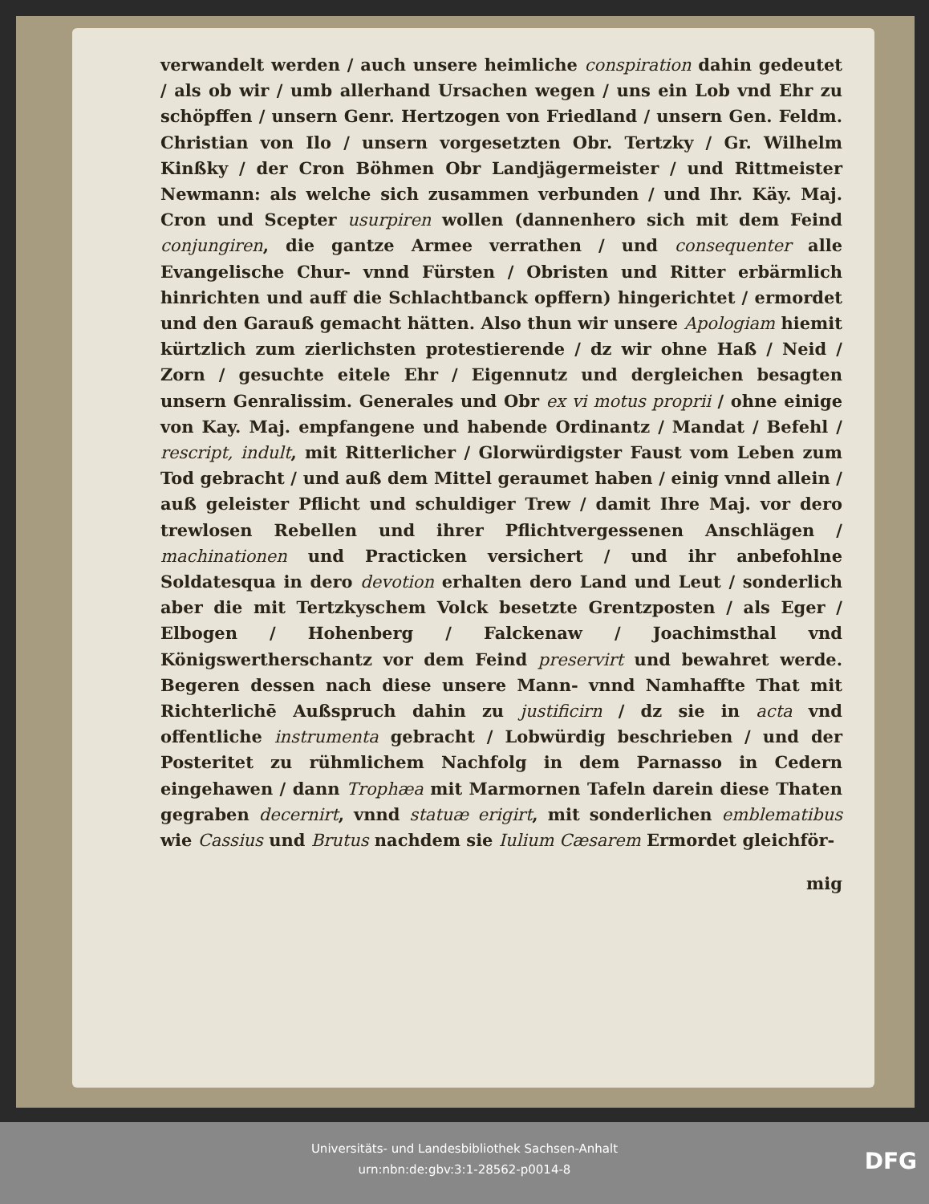verwandelt werden / auch unsere heimliche conspiration dahin gedeutet / als ob wir / umb allerhand Ursachen wegen / uns ein Lob vnd Ehr zu schöpffen / unsern Genr. Hertzogen von Friedland / unsern Gen. Feldm. Christian von Ilo / unsern vorgesetzten Obr. Tertzky / Gr. Wilhelm Kinßky / der Cron Böhmen Obr Landjägermeister / und Rittmeister Newmann: als welche sich zusammen verbunden / und Ihr. Käy. Maj. Cron und Scepter usurpiren wollen (dannenhero sich mit dem Feind conjungiren, die gantze Armee verrathen / und consequenter alle Evangelische Chur- vnnd Fürsten / Obristen und Ritter erbärmlich hinrichten und auff die Schlachtbanck opffern) hingerichtet / ermordet und den Garauß gemacht hätten. Also thun wir unsere Apologiam hiemit kürtzlich zum zierlichsten protestierende / dz wir ohne Haß / Neid / Zorn / gesuchte eitele Ehr / Eigennutz und dergleichen besagten unsern Genralissim. Generales und Obr ex vi motus proprii / ohne einige von Kay. Maj. empfangene und habende Ordinantz / Mandat / Befehl / rescript, indult, mit Ritterlicher / Glorwürdigster Faust vom Leben zum Tod gebracht / und auß dem Mittel geraumet haben / einig vnnd allein / auß geleister Pflicht und schuldiger Trew / damit Ihre Maj. vor dero trewlosen Rebellen und ihrer Pflichtvergessenen Anschlägen / machinationen und Practicken versichert / und ihr anbefohlne Soldatesqua in dero devotion erhalten dero Land und Leut / sonderlich aber die mit Tertzkyschem Volck besetzte Grentzposten / als Eger / Elbogen / Hohenberg / Falckenaw / Joachimsthal vnd Königswertherschantz vor dem Feind preservirt und bewahret werde. Begeren dessen nach diese unsere Mann- vnnd Namhaffte That mit Richterlichē Außspruch dahin zu justificirn / dz sie in acta vnd offentliche instrumenta gebracht / Lobwürdig beschrieben / und der Posteritet zu rühmlichem Nachfolg in dem Parnasso in Cedern eingehawen / dann Trophæa mit Marmornen Tafeln darein diese Thaten gegraben decernirt, vnnd statuæ erigirt, mit sonderlichen emblematibus wie Cassius und Brutus nachdem sie Iulium Cæsarem Ermordet gleichför-
mig
Universitäts- und Landesbibliothek Sachsen-Anhalt
urn:nbn:de:gbv:3:1-28562-p0014-8
DFG